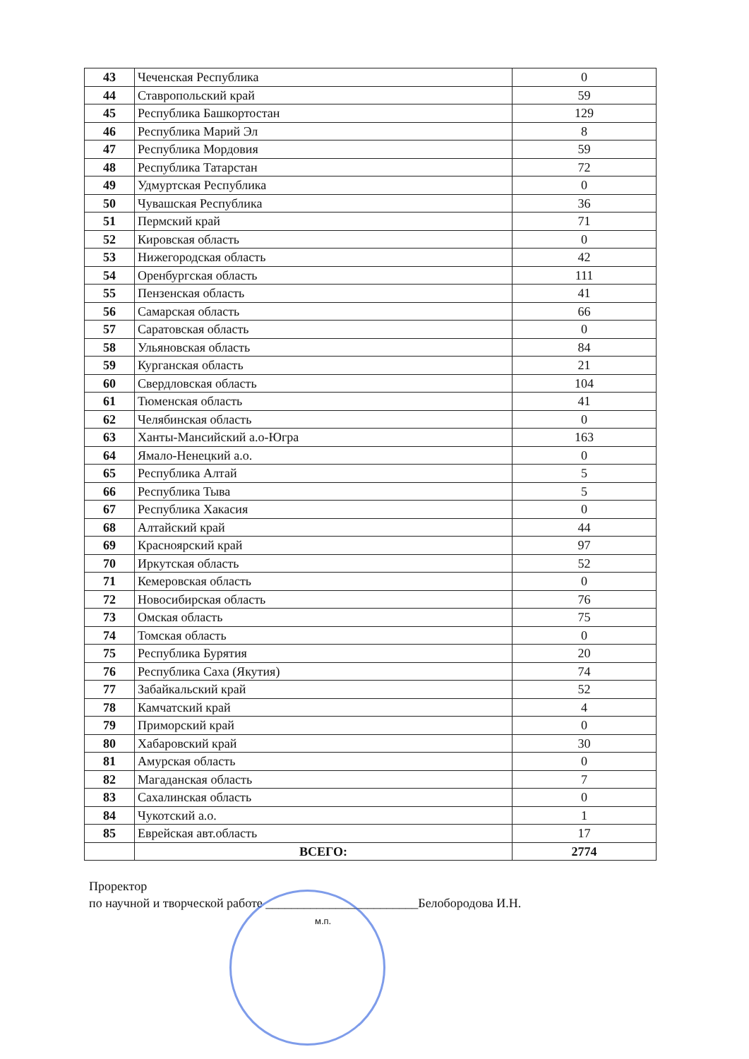| 43 | Чеченская Республика | 0 |
| 44 | Ставропольский край | 59 |
| 45 | Республика Башкортостан | 129 |
| 46 | Республика Марий Эл | 8 |
| 47 | Республика Мордовия | 59 |
| 48 | Республика Татарстан | 72 |
| 49 | Удмуртская Республика | 0 |
| 50 | Чувашская Республика | 36 |
| 51 | Пермский край | 71 |
| 52 | Кировская область | 0 |
| 53 | Нижегородская область | 42 |
| 54 | Оренбургская область | 111 |
| 55 | Пензенская область | 41 |
| 56 | Самарская область | 66 |
| 57 | Саратовская область | 0 |
| 58 | Ульяновская область | 84 |
| 59 | Курганская область | 21 |
| 60 | Свердловская область | 104 |
| 61 | Тюменская область | 41 |
| 62 | Челябинская область | 0 |
| 63 | Ханты-Мансийский а.о-Югра | 163 |
| 64 | Ямало-Ненецкий а.о. | 0 |
| 65 | Республика Алтай | 5 |
| 66 | Республика Тыва | 5 |
| 67 | Республика Хакасия | 0 |
| 68 | Алтайский край | 44 |
| 69 | Красноярский край | 97 |
| 70 | Иркутская область | 52 |
| 71 | Кемеровская область | 0 |
| 72 | Новосибирская область | 76 |
| 73 | Омская область | 75 |
| 74 | Томская область | 0 |
| 75 | Республика Бурятия | 20 |
| 76 | Республика Саха (Якутия) | 74 |
| 77 | Забайкальский край | 52 |
| 78 | Камчатский край | 4 |
| 79 | Приморский край | 0 |
| 80 | Хабаровский край | 30 |
| 81 | Амурская область | 0 |
| 82 | Магаданская область | 7 |
| 83 | Сахалинская область | 0 |
| 84 | Чукотский а.о. | 1 |
| 85 | Еврейская авт.область | 17 |
| | ВСЕГО: | 2774 |
Проректор
по научной и творческой работе ________________________Белобородова И.Н.
м.п.